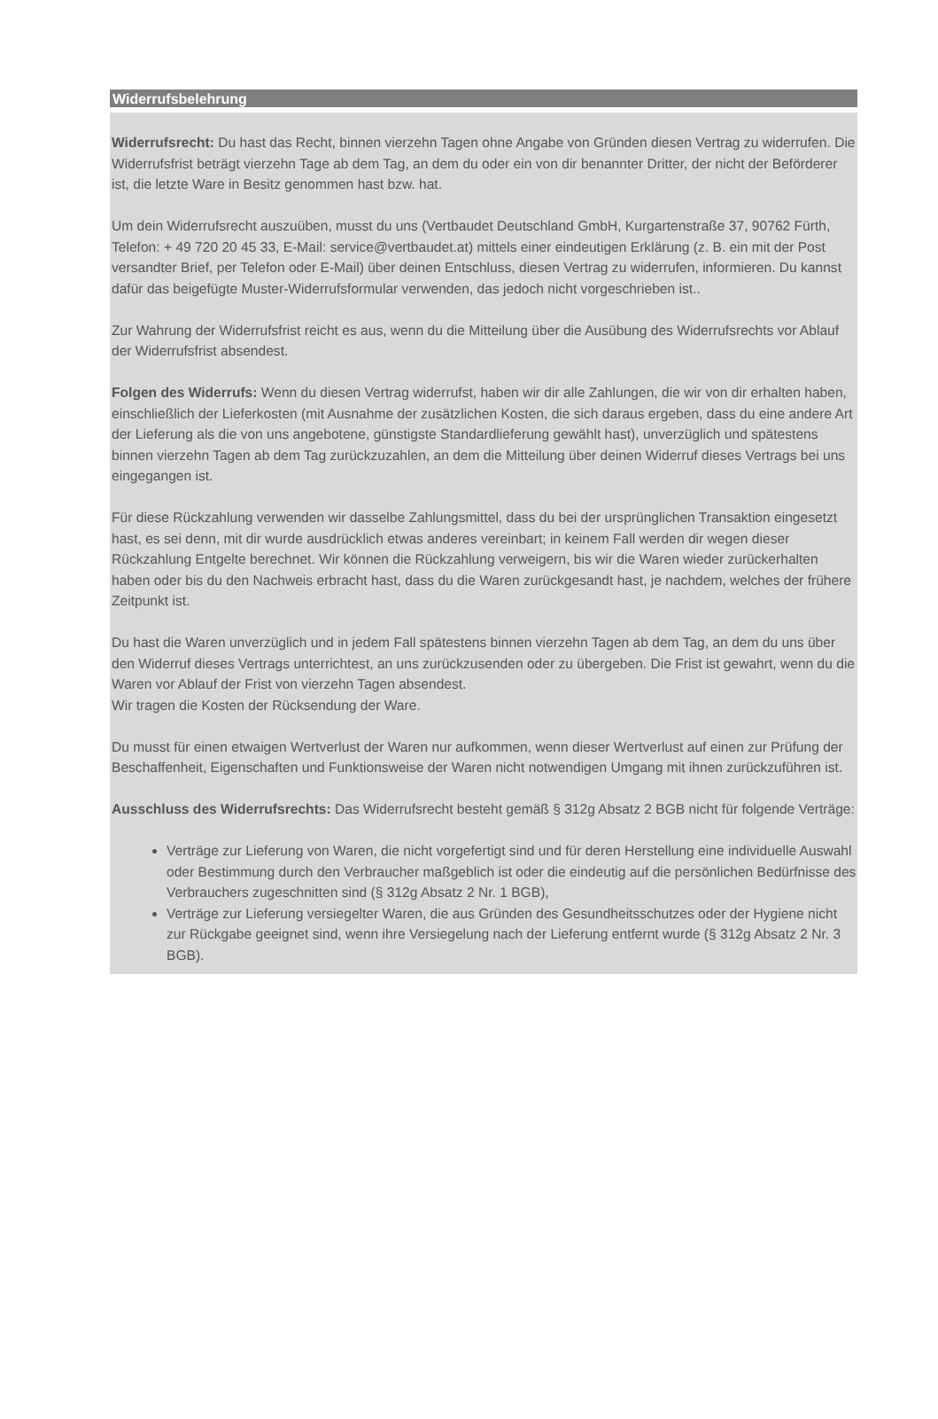Widerrufsbelehrung
Widerrufsrecht: Du hast das Recht, binnen vierzehn Tagen ohne Angabe von Gründen diesen Vertrag zu widerrufen. Die Widerrufsfrist beträgt vierzehn Tage ab dem Tag, an dem du oder ein von dir benannter Dritter, der nicht der Beförderer ist, die letzte Ware in Besitz genommen hast bzw. hat.
Um dein Widerrufsrecht auszuüben, musst du uns (Vertbaudet Deutschland GmbH, Kurgartenstraße 37, 90762 Fürth, Telefon: + 49 720 20 45 33, E-Mail: service@vertbaudet.at) mittels einer eindeutigen Erklärung (z. B. ein mit der Post versandter Brief, per Telefon oder E-Mail) über deinen Entschluss, diesen Vertrag zu widerrufen, informieren. Du kannst dafür das beigefügte Muster-Widerrufsformular verwenden, das jedoch nicht vorgeschrieben ist..
Zur Wahrung der Widerrufsfrist reicht es aus, wenn du die Mitteilung über die Ausübung des Widerrufsrechts vor Ablauf der Widerrufsfrist absendest.
Folgen des Widerrufs: Wenn du diesen Vertrag widerrufst, haben wir dir alle Zahlungen, die wir von dir erhalten haben, einschließlich der Lieferkosten (mit Ausnahme der zusätzlichen Kosten, die sich daraus ergeben, dass du eine andere Art der Lieferung als die von uns angebotene, günstigste Standardlieferung gewählt hast), unverzüglich und spätestens binnen vierzehn Tagen ab dem Tag zurückzuzahlen, an dem die Mitteilung über deinen Widerruf dieses Vertrags bei uns eingegangen ist.
Für diese Rückzahlung verwenden wir dasselbe Zahlungsmittel, dass du bei der ursprünglichen Transaktion eingesetzt hast, es sei denn, mit dir wurde ausdrücklich etwas anderes vereinbart; in keinem Fall werden dir wegen dieser Rückzahlung Entgelte berechnet. Wir können die Rückzahlung verweigern, bis wir die Waren wieder zurückerhalten haben oder bis du den Nachweis erbracht hast, dass du die Waren zurückgesandt hast, je nachdem, welches der frühere Zeitpunkt ist.
Du hast die Waren unverzüglich und in jedem Fall spätestens binnen vierzehn Tagen ab dem Tag, an dem du uns über den Widerruf dieses Vertrags unterrichtest, an uns zurückzusenden oder zu übergeben. Die Frist ist gewahrt, wenn du die Waren vor Ablauf der Frist von vierzehn Tagen absendest.
Wir tragen die Kosten der Rücksendung der Ware.
Du musst für einen etwaigen Wertverlust der Waren nur aufkommen, wenn dieser Wertverlust auf einen zur Prüfung der Beschaffenheit, Eigenschaften und Funktionsweise der Waren nicht notwendigen Umgang mit ihnen zurückzuführen ist.
Ausschluss des Widerrufsrechts: Das Widerrufsrecht besteht gemäß § 312g Absatz 2 BGB nicht für folgende Verträge:
Verträge zur Lieferung von Waren, die nicht vorgefertigt sind und für deren Herstellung eine individuelle Auswahl oder Bestimmung durch den Verbraucher maßgeblich ist oder die eindeutig auf die persönlichen Bedürfnisse des Verbrauchers zugeschnitten sind (§ 312g Absatz 2 Nr. 1 BGB),
Verträge zur Lieferung versiegelter Waren, die aus Gründen des Gesundheitsschutzes oder der Hygiene nicht zur Rückgabe geeignet sind, wenn ihre Versiegelung nach der Lieferung entfernt wurde (§ 312g Absatz 2 Nr. 3 BGB).